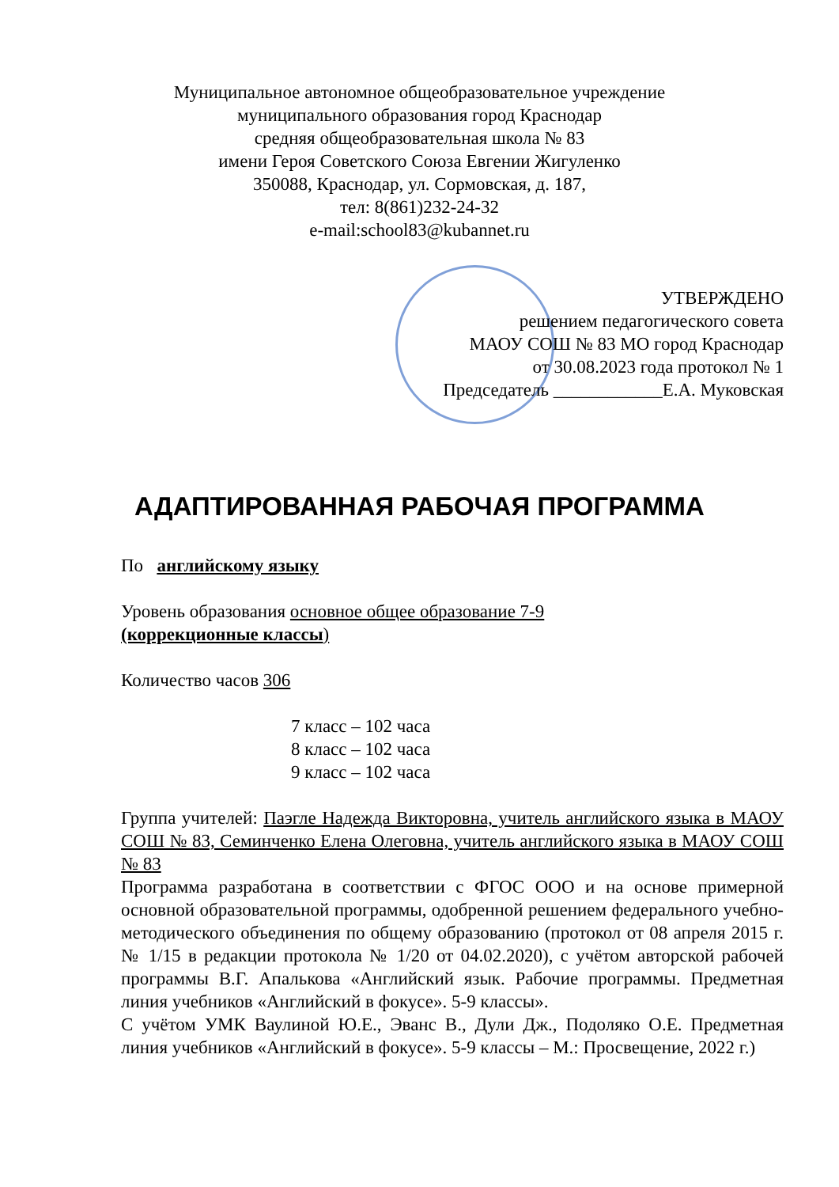Муниципальное автономное общеобразовательное учреждение
муниципального образования город Краснодар
средняя общеобразовательная школа № 83
имени Героя Советского Союза Евгении Жигуленко
350088, Краснодар, ул. Сормовская, д. 187,
тел: 8(861)232-24-32
e-mail:school83@kubannet.ru
УТВЕРЖДЕНО
решением педагогического совета
МАОУ СОШ № 83 МО город Краснодар
от 30.08.2023 года протокол № 1
Председатель ____________Е.А. Муковская
АДАПТИРОВАННАЯ РАБОЧАЯ ПРОГРАММА
По английскому языку
Уровень образования основное общее образование 7-9
(коррекционные классы)
Количество часов 306
7 класс – 102 часа
8 класс – 102 часа
9 класс – 102 часа
Группа учителей: Паэгле Надежда Викторовна, учитель английского языка в МАОУ СОШ № 83, Семинченко Елена Олеговна, учитель английского языка в МАОУ СОШ № 83
Программа разработана в соответствии с ФГОС ООО и на основе примерной основной образовательной программы, одобренной решением федерального учебно-методического объединения по общему образованию (протокол от 08 апреля 2015 г. № 1/15 в редакции протокола № 1/20 от 04.02.2020), с учётом авторской рабочей программы В.Г. Апалькова «Английский язык. Рабочие программы. Предметная линия учебников «Английский в фокусе». 5-9 классы».
С учётом УМК Ваулиной Ю.Е., Эванс В., Дули Дж., Подоляко О.Е. Предметная линия учебников «Английский в фокусе». 5-9 классы – М.: Просвещение, 2022 г.)